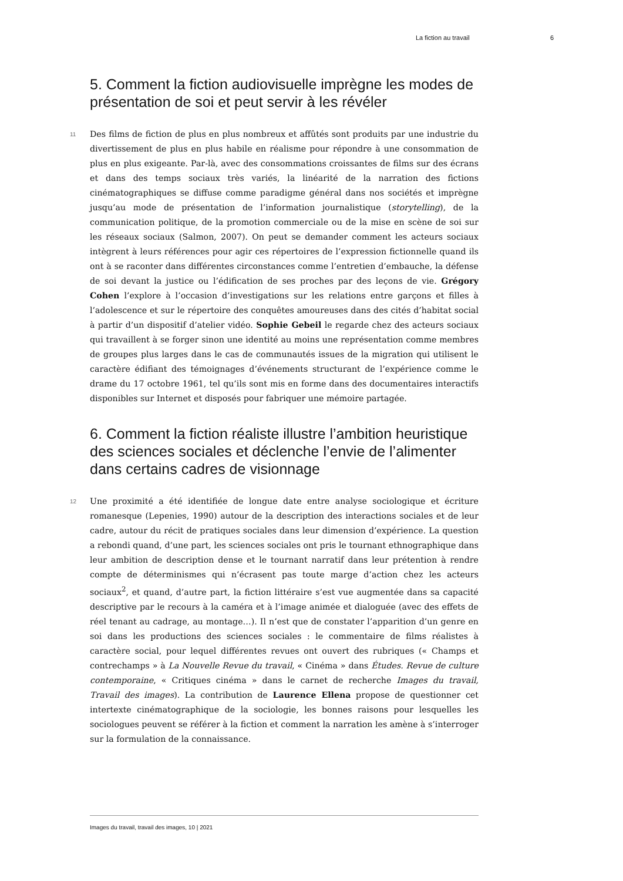La fiction au travail 6
5. Comment la fiction audiovisuelle imprègne les modes de présentation de soi et peut servir à les révéler
11 Des films de fiction de plus en plus nombreux et affûtés sont produits par une industrie du divertissement de plus en plus habile en réalisme pour répondre à une consommation de plus en plus exigeante. Par-là, avec des consommations croissantes de films sur des écrans et dans des temps sociaux très variés, la linéarité de la narration des fictions cinématographiques se diffuse comme paradigme général dans nos sociétés et imprègne jusqu’au mode de présentation de l’information journalistique (storytelling), de la communication politique, de la promotion commerciale ou de la mise en scène de soi sur les réseaux sociaux (Salmon, 2007). On peut se demander comment les acteurs sociaux intègrent à leurs références pour agir ces répertoires de l’expression fictionnelle quand ils ont à se raconter dans différentes circonstances comme l’entretien d’embauche, la défense de soi devant la justice ou l’édification de ses proches par des leçons de vie. Grégory Cohen l’explore à l’occasion d’investigations sur les relations entre garçons et filles à l’adolescence et sur le répertoire des conquêtes amoureuses dans des cités d’habitat social à partir d’un dispositif d’atelier vidéo. Sophie Gebeil le regarde chez des acteurs sociaux qui travaillent à se forger sinon une identité au moins une représentation comme membres de groupes plus larges dans le cas de communautés issues de la migration qui utilisent le caractère édifiant des témoignages d’événements structurant de l’expérience comme le drame du 17 octobre 1961, tel qu’ils sont mis en forme dans des documentaires interactifs disponibles sur Internet et disposés pour fabriquer une mémoire partagée.
6. Comment la fiction réaliste illustre l’ambition heuristique des sciences sociales et déclenche l’envie de l’alimenter dans certains cadres de visionnage
12 Une proximité a été identifiée de longue date entre analyse sociologique et écriture romanesque (Lepenies, 1990) autour de la description des interactions sociales et de leur cadre, autour du récit de pratiques sociales dans leur dimension d’expérience. La question a rebondi quand, d’une part, les sciences sociales ont pris le tournant ethnographique dans leur ambition de description dense et le tournant narratif dans leur prétention à rendre compte de déterminismes qui n’écrasent pas toute marge d’action chez les acteurs sociaux<sup>2</sup>, et quand, d’autre part, la fiction littéraire s’est vue augmentée dans sa capacité descriptive par le recours à la caméra et à l’image animée et dialoguée (avec des effets de réel tenant au cadrage, au montage…). Il n’est que de constater l’apparition d’un genre en soi dans les productions des sciences sociales : le commentaire de films réalistes à caractère social, pour lequel différentes revues ont ouvert des rubriques (« Champs et contrechamps » à La Nouvelle Revue du travail, « Cinéma » dans Études. Revue de culture contemporaine, « Critiques cinéma » dans le carnet de recherche Images du travail, Travail des images). La contribution de Laurence Ellena propose de questionner cet intertexte cinématographique de la sociologie, les bonnes raisons pour lesquelles les sociologues peuvent se référer à la fiction et comment la narration les amène à s’interroger sur la formulation de la connaissance.
Images du travail, travail des images, 10 | 2021